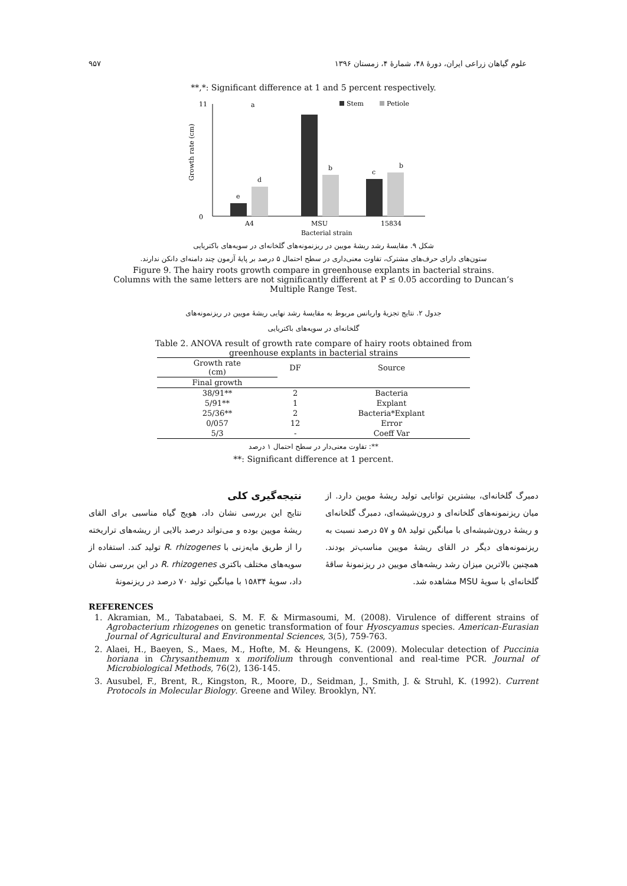۹۵۷ علوم گیاهان زراعی ایران، دورهٔ ۴۸، شمارهٔ ۴، زمستان ۱۳۹۶
**,*: Significant difference at 1 and 5 percent respectively.
a
Stem
Petiole
0
11
Growth rate (cm)
e
d
b
c
b
A4
MSU
15834
Bacterial strain
شکل ۹. مقایسهٔ رشد ریشهٔ مویین در ریزنمونه‌های گلخانه‌ای در سویه‌های باکتریایی
ستون‌های دارای حرف‌های مشترک، تفاوت معنی‌داری در سطح احتمال ۵ درصد بر پایهٔ آزمون چند دامنه‌ای دانکن ندارند.
Figure 9. The hairy roots growth compare in greenhouse explants in bacterial strains.
Columns with the same letters are not significantly different at P ≤ 0.05 according to Duncan’s
Multiple Range Test.
جدول ۲. نتایج تجزیهٔ واریانس مربوط به مقایسهٔ رشد نهایی ریشهٔ مویین در ریزنمونه‌های
گلخانه‌ای در سویه‌های باکتریایی
Table 2. ANOVA result of growth rate compare of hairy roots obtained from
greenhouse explants in bacterial strains
| Growth rate (cm) | DF | Source |
| --- | --- | --- |
| Final growth | | |
| 38/91** | 2 | Bacteria |
| 5/91** | 1 | Explant |
| 25/36** | 2 | Bacteria*Explant |
| 0/057 | 12 | Error |
| 5/3 | - | Coeff Var |
**: تفاوت معنی‌دار در سطح احتمال ۱ درصد
**: Significant difference at 1 percent.
نتیجه‌گیری کلی
نتایج این بررسی نشان داد، هویج گیاه مناسبی برای القای ریشهٔ مویین بوده و می‌تواند درصد بالایی از ریشه‌های تراریخته را از طریق مایه‌زنی با R. rhizogenes تولید کند. استفاده از سویه‌های مختلف باکتری R. rhizogenes در این بررسی نشان داد، سویهٔ ۱۵۸۳۴ با میانگین تولید ۷۰ درصد در ریزنمونهٔ
دمبرگ گلخانه‌ای، بیشترین توانایی تولید ریشهٔ مویین دارد. از میان ریزنمونه‌های گلخانه‌ای و درون‌شیشه‌ای، دمبرگ گلخانه‌ای و ریشهٔ درون‌شیشه‌ای با میانگین تولید ۵۸ و ۵۷ درصد نسبت به ریزنمونه‌های دیگر در القای ریشهٔ مویین مناسب‌تر بودند. همچنین بالاترین میزان رشد ریشه‌های مویین در ریزنمونهٔ ساقهٔ گلخانه‌ای با سویهٔ MSU مشاهده شد.
REFERENCES
1. Akramian, M., Tabatabaei, S. M. F. & Mirmasoumi, M. (2008). Virulence of different strains of Agrobacterium rhizogenes on genetic transformation of four Hyoscyamus species. American-Eurasian Journal of Agricultural and Environmental Sciences, 3(5), 759-763.
2. Alaei, H., Baeyen, S., Maes, M., Hofte, M. & Heungens, K. (2009). Molecular detection of Puccinia horiana in Chrysanthemum x morifolium through conventional and real-time PCR. Journal of Microbiological Methods, 76(2), 136-145.
3. Ausubel, F., Brent, R., Kingston, R., Moore, D., Seidman, J., Smith, J. & Struhl, K. (1992). Current Protocols in Molecular Biology. Greene and Wiley. Brooklyn, NY.